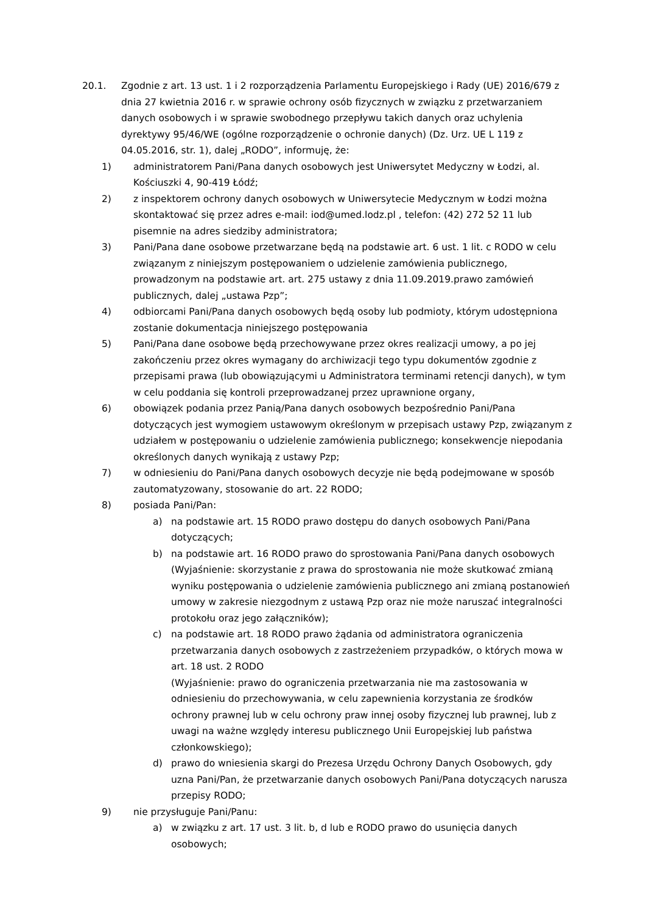20.1. Zgodnie z art. 13 ust. 1 i 2 rozporządzenia Parlamentu Europejskiego i Rady (UE) 2016/679 z dnia 27 kwietnia 2016 r. w sprawie ochrony osób fizycznych w związku z przetwarzaniem danych osobowych i w sprawie swobodnego przepływu takich danych oraz uchylenia dyrektywy 95/46/WE (ogólne rozporządzenie o ochronie danych) (Dz. Urz. UE L 119 z 04.05.2016, str. 1), dalej „RODO”, informuję, że:
1) administratorem Pani/Pana danych osobowych jest Uniwersytet Medyczny w Łodzi, al. Kościuszki 4, 90-419 Łódź;
2) z inspektorem ochrony danych osobowych w Uniwersytecie Medycznym w Łodzi można skontaktować się przez adres e-mail: iod@umed.lodz.pl , telefon: (42) 272 52 11 lub pisemnie na adres siedziby administratora;
3) Pani/Pana dane osobowe przetwarzane będą na podstawie art. 6 ust. 1 lit. c RODO w celu związanym z niniejszym postępowaniem o udzielenie zamówienia publicznego, prowadzonym na podstawie art. art. 275 ustawy z dnia 11.09.2019.prawo zamówień publicznych, dalej „ustawa Pzp”;
4) odbiorcami Pani/Pana danych osobowych będą osoby lub podmioty, którym udostępniona zostanie dokumentacja niniejszego postępowania
5) Pani/Pana dane osobowe będą przechowywane przez okres realizacji umowy, a po jej zakończeniu przez okres wymagany do archiwizacji tego typu dokumentów zgodnie z przepisami prawa (lub obowiązującymi u Administratora terminami retencji danych), w tym w celu poddania się kontroli przeprowadzanej przez uprawnione organy,
6) obowiązek podania przez Panią/Pana danych osobowych bezpośrednio Pani/Pana dotyczących jest wymogiem ustawowym określonym w przepisach ustawy Pzp, związanym z udziałem w postępowaniu o udzielenie zamówienia publicznego; konsekwencje niepodania określonych danych wynikają z ustawy Pzp;
7) w odniesieniu do Pani/Pana danych osobowych decyzje nie będą podejmowane w sposób zautomatyzowany, stosowanie do art. 22 RODO;
8) posiada Pani/Pan:
a) na podstawie art. 15 RODO prawo dostępu do danych osobowych Pani/Pana dotyczących;
b) na podstawie art. 16 RODO prawo do sprostowania Pani/Pana danych osobowych (Wyjaśnienie: skorzystanie z prawa do sprostowania nie może skutkować zmianą wyniku postępowania o udzielenie zamówienia publicznego ani zmianą postanowień umowy w zakresie niezgodnym z ustawą Pzp oraz nie może naruszać integralności protokołu oraz jego załączników);
c) na podstawie art. 18 RODO prawo żądania od administratora ograniczenia przetwarzania danych osobowych z zastrzeżeniem przypadków, o których mowa w art. 18 ust. 2 RODO
(Wyjaśnienie: prawo do ograniczenia przetwarzania nie ma zastosowania w odniesieniu do przechowywania, w celu zapewnienia korzystania ze środków ochrony prawnej lub w celu ochrony praw innej osoby fizycznej lub prawnej, lub z uwagi na ważne względy interesu publicznego Unii Europejskiej lub państwa członkowskiego);
d) prawo do wniesienia skargi do Prezesa Urzędu Ochrony Danych Osobowych, gdy uzna Pani/Pan, że przetwarzanie danych osobowych Pani/Pana dotyczących narusza przepisy RODO;
9) nie przysługuje Pani/Panu:
a) w związku z art. 17 ust. 3 lit. b, d lub e RODO prawo do usunięcia danych osobowych;